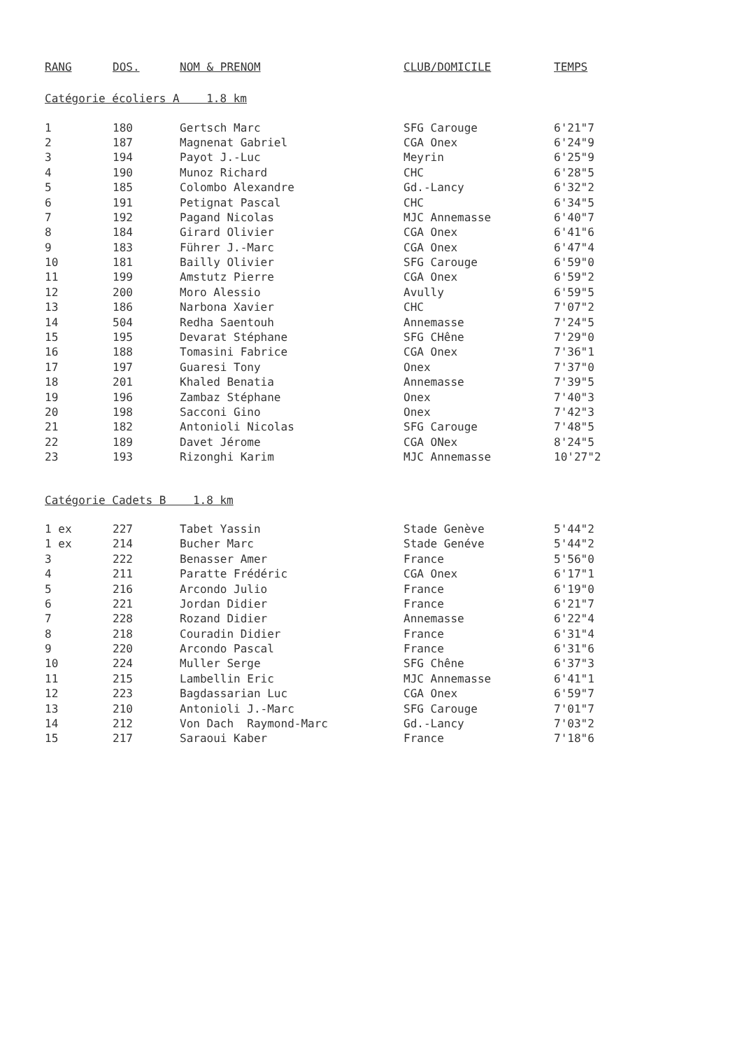| RANG | DOS. | NOM & PRENOM | CLUB/DOMICILE | TEMPS |
| --- | --- | --- | --- | --- |
| Catégorie écoliers A 1.8 km | | | | |
| 1 | 180 | Gertsch Marc | SFG Carouge | 6'21"7 |
| 2 | 187 | Magnenat Gabriel | CGA Onex | 6'24"9 |
| 3 | 194 | Payot J.-Luc | Meyrin | 6'25"9 |
| 4 | 190 | Munoz Richard | CHC | 6'28"5 |
| 5 | 185 | Colombo Alexandre | Gd.-Lancy | 6'32"2 |
| 6 | 191 | Petignat Pascal | CHC | 6'34"5 |
| 7 | 192 | Pagand Nicolas | MJC Annemasse | 6'40"7 |
| 8 | 184 | Girard Olivier | CGA Onex | 6'41"6 |
| 9 | 183 | Führer J.-Marc | CGA Onex | 6'47"4 |
| 10 | 181 | Bailly Olivier | SFG Carouge | 6'59"0 |
| 11 | 199 | Amstutz Pierre | CGA Onex | 6'59"2 |
| 12 | 200 | Moro Alessio | Avully | 6'59"5 |
| 13 | 186 | Narbona Xavier | CHC | 7'07"2 |
| 14 | 504 | Redha Saentouh | Annemasse | 7'24"5 |
| 15 | 195 | Devarat Stéphane | SFG CHêne | 7'29"0 |
| 16 | 188 | Tomasini Fabrice | CGA Onex | 7'36"1 |
| 17 | 197 | Guaresi Tony | Onex | 7'37"0 |
| 18 | 201 | Khaled Benatia | Annemasse | 7'39"5 |
| 19 | 196 | Zambaz Stéphane | Onex | 7'40"3 |
| 20 | 198 | Sacconi Gino | Onex | 7'42"3 |
| 21 | 182 | Antonioli Nicolas | SFG Carouge | 7'48"5 |
| 22 | 189 | Davet Jérome | CGA ONex | 8'24"5 |
| 23 | 193 | Rizonghi Karim | MJC Annemasse | 10'27"2 |
| Catégorie Cadets B 1.8 km | | | | |
| 1 ex | 227 | Tabet Yassin | Stade Genève | 5'44"2 |
| 1 ex | 214 | Bucher Marc | Stade Genéve | 5'44"2 |
| 3 | 222 | Benasser Amer | France | 5'56"0 |
| 4 | 211 | Paratte Frédéric | CGA Onex | 6'17"1 |
| 5 | 216 | Arcondo Julio | France | 6'19"0 |
| 6 | 221 | Jordan Didier | France | 6'21"7 |
| 7 | 228 | Rozand Didier | Annemasse | 6'22"4 |
| 8 | 218 | Couradin Didier | France | 6'31"4 |
| 9 | 220 | Arcondo Pascal | France | 6'31"6 |
| 10 | 224 | Muller Serge | SFG Chêne | 6'37"3 |
| 11 | 215 | Lambellin Eric | MJC Annemasse | 6'41"1 |
| 12 | 223 | Bagdassarian Luc | CGA Onex | 6'59"7 |
| 13 | 210 | Antonioli J.-Marc | SFG Carouge | 7'01"7 |
| 14 | 212 | Von Dach Raymond-Marc | Gd.-Lancy | 7'03"2 |
| 15 | 217 | Saraoui Kaber | France | 7'18"6 |